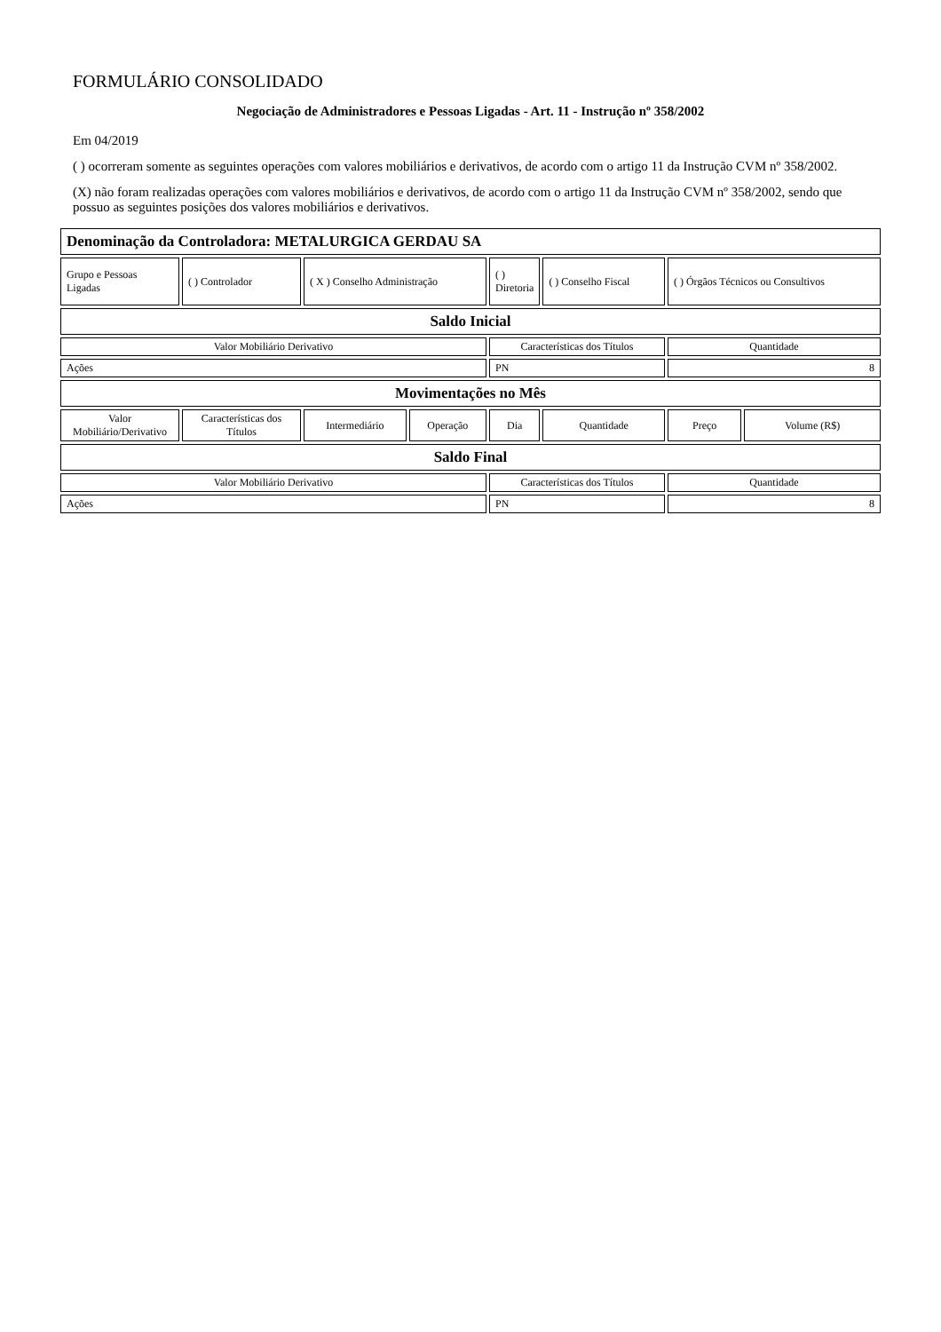FORMULÁRIO CONSOLIDADO
Negociação de Administradores e Pessoas Ligadas - Art. 11 - Instrução nº 358/2002
Em 04/2019
( ) ocorreram somente as seguintes operações com valores mobiliários e derivativos, de acordo com o artigo 11 da Instrução CVM nº 358/2002.
(X) não foram realizadas operações com valores mobiliários e derivativos, de acordo com o artigo 11 da Instrução CVM nº 358/2002, sendo que possuo as seguintes posições dos valores mobiliários e derivativos.
| Denominação da Controladora: METALURGICA GERDAU SA | | | | | | | |
| Grupo e Pessoas Ligadas | ( ) Controlador | ( X ) Conselho Administração | | ( ) Diretoria | ( ) Conselho Fiscal | ( ) Órgãos Técnicos ou Consultivos | |
| Saldo Inicial | | | | | | | |
| Valor Mobiliário Derivativo | | | | Características dos Títulos | | Quantidade | |
| Ações | | | | PN | | 8 | |
| Movimentações no Mês | | | | | | | |
| Valor Mobiliário/Derivativo | Características dos Títulos | Intermediário | Operação | Dia | Quantidade | Preço | Volume (R$) |
| Saldo Final | | | | | | | |
| Valor Mobiliário Derivativo | | | | Características dos Títulos | | Quantidade | |
| Ações | | | | PN | | 8 | |